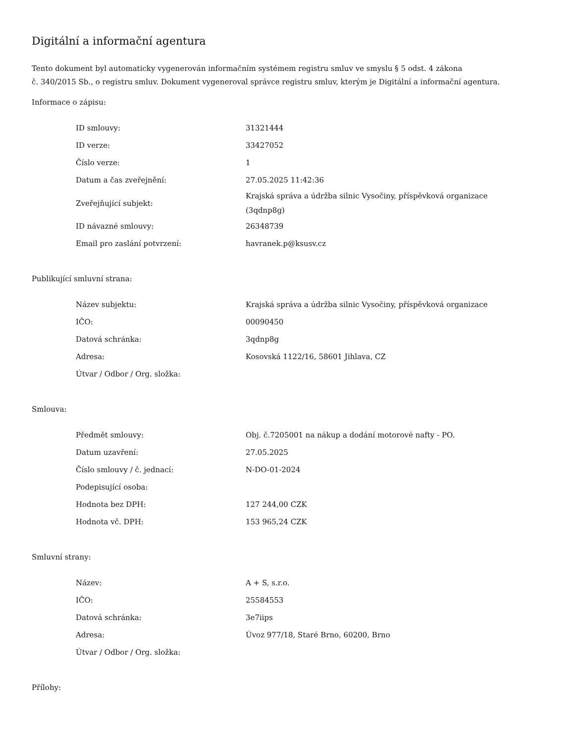Digitální a informační agentura
Tento dokument byl automaticky vygenerován informačním systémem registru smluv ve smyslu § 5 odst. 4 zákona
č. 340/2015 Sb., o registru smluv. Dokument vygeneroval správce registru smluv, kterým je Digitální a informační agentura.
Informace o zápisu:
| ID smlouvy: | 31321444 |
| ID verze: | 33427052 |
| Číslo verze: | 1 |
| Datum a čas zveřejnění: | 27.05.2025 11:42:36 |
| Zveřejňující subjekt: | Krajská správa a údržba silnic Vysočiny, příspěvková organizace (3qdnp8g) |
| ID návazné smlouvy: | 26348739 |
| Email pro zaslání potvrzení: | havranek.p@ksusv.cz |
Publikující smluvní strana:
| Název subjektu: | Krajská správa a údržba silnic Vysočiny, příspěvková organizace |
| IČO: | 00090450 |
| Datová schránka: | 3qdnp8g |
| Adresa: | Kosovská 1122/16, 58601 Jihlava, CZ |
| Útvar / Odbor / Org. složka: | |
Smlouva:
| Předmět smlouvy: | Obj. č.7205001 na nákup a dodání motorové nafty - PO. |
| Datum uzavření: | 27.05.2025 |
| Číslo smlouvy / č. jednací: | N-DO-01-2024 |
| Podepisující osoba: | |
| Hodnota bez DPH: | 127 244,00 CZK |
| Hodnota vč. DPH: | 153 965,24 CZK |
Smluvní strany:
| Název: | A + S, s.r.o. |
| IČO: | 25584553 |
| Datová schránka: | 3e7iips |
| Adresa: | Úvoz 977/18, Staré Brno, 60200, Brno |
| Útvar / Odbor / Org. složka: | |
Přílohy: